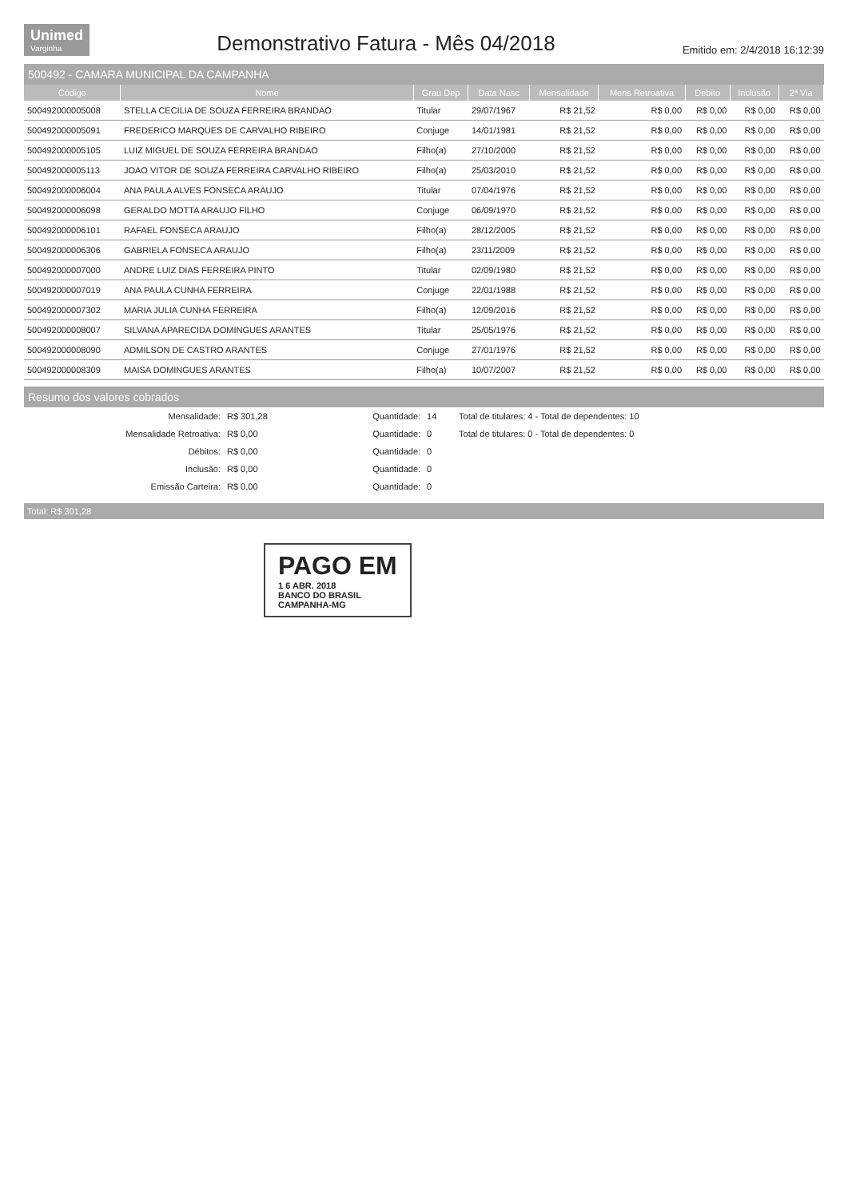Unimed
Varginha
Demonstrativo Fatura - Mês 04/2018
Emitido em: 2/4/2018 16:12:39
500492 - CAMARA MUNICIPAL DA CAMPANHA
| Código | Nome | Grau Dep | Data Nasc | Mensalidade | Mens Retroativa | Debito | Inclusão | 2ª Via |
| --- | --- | --- | --- | --- | --- | --- | --- | --- |
| 500492000005008 | STELLA CECILIA DE SOUZA FERREIRA BRANDAO | Titular | 29/07/1967 | R$ 21,52 | R$ 0,00 | R$ 0,00 | R$ 0,00 | R$ 0,00 |
| 500492000005091 | FREDERICO MARQUES DE CARVALHO RIBEIRO | Conjuge | 14/01/1981 | R$ 21,52 | R$ 0,00 | R$ 0,00 | R$ 0,00 | R$ 0,00 |
| 500492000005105 | LUIZ MIGUEL DE SOUZA FERREIRA BRANDAO | Filho(a) | 27/10/2000 | R$ 21,52 | R$ 0,00 | R$ 0,00 | R$ 0,00 | R$ 0,00 |
| 500492000005113 | JOAO VITOR DE SOUZA FERREIRA CARVALHO RIBEIRO | Filho(a) | 25/03/2010 | R$ 21,52 | R$ 0,00 | R$ 0,00 | R$ 0,00 | R$ 0,00 |
| 500492000006004 | ANA PAULA ALVES FONSECA ARAUJO | Titular | 07/04/1976 | R$ 21,52 | R$ 0,00 | R$ 0,00 | R$ 0,00 | R$ 0,00 |
| 500492000006098 | GERALDO MOTTA ARAUJO FILHO | Conjuge | 06/09/1970 | R$ 21,52 | R$ 0,00 | R$ 0,00 | R$ 0,00 | R$ 0,00 |
| 500492000006101 | RAFAEL FONSECA ARAUJO | Filho(a) | 28/12/2005 | R$ 21,52 | R$ 0,00 | R$ 0,00 | R$ 0,00 | R$ 0,00 |
| 500492000006306 | GABRIELA FONSECA ARAUJO | Filho(a) | 23/11/2009 | R$ 21,52 | R$ 0,00 | R$ 0,00 | R$ 0,00 | R$ 0,00 |
| 500492000007000 | ANDRE LUIZ DIAS FERREIRA PINTO | Titular | 02/09/1980 | R$ 21,52 | R$ 0,00 | R$ 0,00 | R$ 0,00 | R$ 0,00 |
| 500492000007019 | ANA PAULA CUNHA FERREIRA | Conjuge | 22/01/1988 | R$ 21,52 | R$ 0,00 | R$ 0,00 | R$ 0,00 | R$ 0,00 |
| 500492000007302 | MARIA JULIA CUNHA FERREIRA | Filho(a) | 12/09/2016 | R$ 21,52 | R$ 0,00 | R$ 0,00 | R$ 0,00 | R$ 0,00 |
| 500492000008007 | SILVANA APARECIDA DOMINGUES ARANTES | Titular | 25/05/1976 | R$ 21,52 | R$ 0,00 | R$ 0,00 | R$ 0,00 | R$ 0,00 |
| 500492000008090 | ADMILSON DE CASTRO ARANTES | Conjuge | 27/01/1976 | R$ 21,52 | R$ 0,00 | R$ 0,00 | R$ 0,00 | R$ 0,00 |
| 500492000008309 | MAISA DOMINGUES ARANTES | Filho(a) | 10/07/2007 | R$ 21,52 | R$ 0,00 | R$ 0,00 | R$ 0,00 | R$ 0,00 |
Resumo dos valores cobrados
| Mensalidade: | R$ 301,28 | Quantidade: | 14 | Total de titulares: 4 - Total de dependentes: 10 |
| Mensalidade Retroativa: | R$ 0,00 | Quantidade: | 0 | Total de titulares: 0 - Total de dependentes: 0 |
| Débitos: | R$ 0,00 | Quantidade: | 0 | |
| Inclusão: | R$ 0,00 | Quantidade: | 0 | |
| Emissão Carteira: | R$ 0,00 | Quantidade: | 0 | |
Total: R$ 301,28
PAGO EM
1 6 ABR. 2018
BANCO DO BRASIL
CAMPANHA-MG